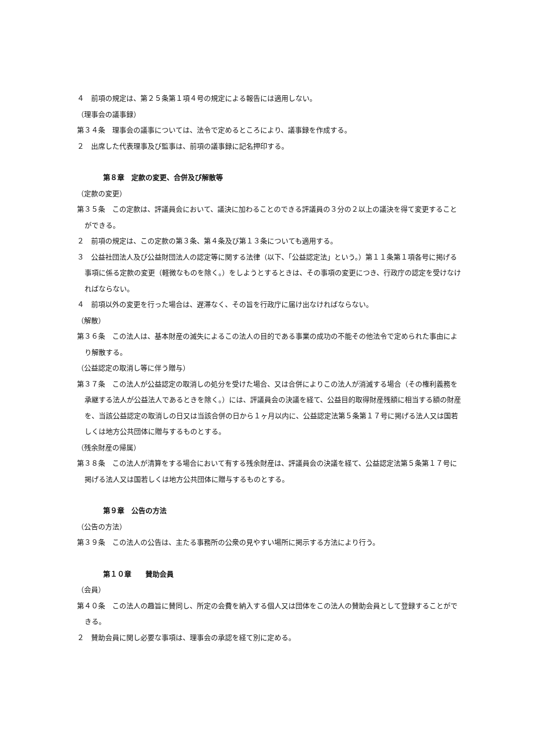４　前項の規定は、第２５条第１項４号の規定による報告には適用しない。
（理事会の議事録）
第３４条　理事会の議事については、法令で定めるところにより、議事録を作成する。
２　出席した代表理事及び監事は、前項の議事録に記名押印する。
第８章　定款の変更、合併及び解散等
（定款の変更）
第３５条　この定款は、評議員会において、議決に加わることのできる評議員の３分の２以上の議決を得て変更することができる。
２　前項の規定は、この定款の第３条、第４条及び第１３条についても適用する。
３　公益社団法人及び公益財団法人の認定等に関する法律（以下、「公益認定法」という。）第１１条第１項各号に掲げる事項に係る定款の変更（軽微なものを除く。）をしようとするときは、その事項の変更につき、行政庁の認定を受けなければならない。
４　前項以外の変更を行った場合は、遅滞なく、その旨を行政庁に届け出なければならない。
（解散）
第３６条　この法人は、基本財産の滅失によるこの法人の目的である事業の成功の不能その他法令で定められた事由により解散する。
（公益認定の取消し等に伴う贈与）
第３７条　この法人が公益認定の取消しの処分を受けた場合、又は合併によりこの法人が消滅する場合（その権利義務を承継する法人が公益法人であるときを除く。）には、評議員会の決議を経て、公益目的取得財産残額に相当する額の財産を、当該公益認定の取消しの日又は当該合併の日から１ヶ月以内に、公益認定法第５条第１７号に掲げる法人又は国若しくは地方公共団体に贈与するものとする。
（残余財産の帰属）
第３８条　この法人が清算をする場合において有する残余財産は、評議員会の決議を経て、公益認定法第５条第１７号に掲げる法人又は国若しくは地方公共団体に贈与するものとする。
第９章　公告の方法
（公告の方法）
第３９条　この法人の公告は、主たる事務所の公衆の見やすい場所に掲示する方法により行う。
第１０章　　賛助会員
（会員）
第４０条　この法人の趣旨に賛同し、所定の会費を納入する個人又は団体をこの法人の賛助会員として登録することができる。
２　賛助会員に関し必要な事項は、理事会の承認を経て別に定める。